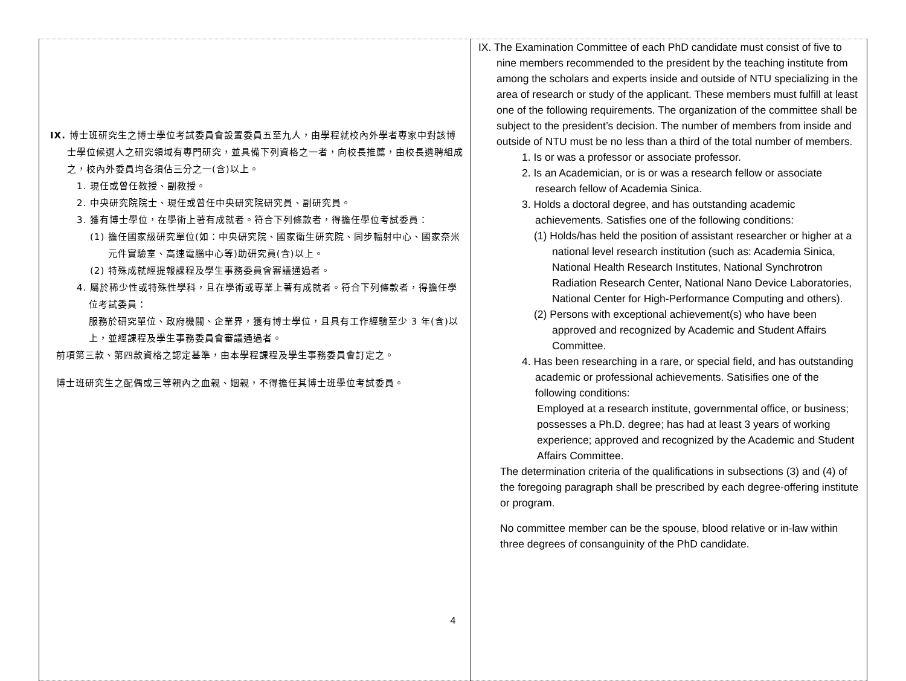| IX. 博士班研究生之博士學位考試委員會設置委員五至九人，由學程就校內外學者專家中對該博士學位候選人之研究領域有專門研究，並具備下列資格之一者，向校長推薦，由校長遴聘組成之，校內外委員均各須佔三分之一(含)以上。 1. 現任或曾任教授、副教授。 2. 中央研究院院士、現任或曾任中央研究院研究員、副研究員。 3. 獲有博士學位，在學術上著有成就者。符合下列條款者，得擔任學位考試委員： (1) 擔任國家級研究單位(如：中央研究院、國家衛生研究院、同步輻射中心、國家奈米元件實驗室、高速電腦中心等)助研究員(含)以上。 (2) 特殊成就經提報課程及學生事務委員會審議通過者。 4. 屬於稀少性或特殊性學科，且在學術或專業上著有成就者。符合下列條款者，得擔任學位考試委員： 服務於研究單位、政府機關、企業界，獲有博士學位，且具有工作經驗至少 3 年(含)以上，並經課程及學生事務委員會審議通過者。 前項第三款、第四款資格之認定基準，由本學程課程及學生事務委員會訂定之。 博士班研究生之配偶或三等親內之血親、姻親，不得擔任其博士班學位考試委員。 | IX. The Examination Committee of each PhD candidate must consist of five to nine members recommended to the president by the teaching institute from among the scholars and experts inside and outside of NTU specializing in the area of research or study of the applicant. These members must fulfill at least one of the following requirements. The organization of the committee shall be subject to the president’s decision. The number of members from inside and outside of NTU must be no less than a third of the total number of members. 1. Is or was a professor or associate professor. 2. Is an Academician, or is or was a research fellow or associate research fellow of Academia Sinica. 3. Holds a doctoral degree, and has outstanding academic achievements. Satisfies one of the following conditions: (1) Holds/has held the position of assistant researcher or higher at a national level research institution (such as: Academia Sinica, National Health Research Institutes, National Synchrotron Radiation Research Center, National Nano Device Laboratories, National Center for High-Performance Computing and others). (2) Persons with exceptional achievement(s) who have been approved and recognized by Academic and Student Affairs Committee. 4. Has been researching in a rare, or special field, and has outstanding academic or professional achievements. Satisifies one of the following conditions: Employed at a research institute, governmental office, or business; possesses a Ph.D. degree; has had at least 3 years of working experience; approved and recognized by the Academic and Student Affairs Committee. The determination criteria of the qualifications in subsections (3) and (4) of the foregoing paragraph shall be prescribed by each degree-offering institute or program. No committee member can be the spouse, blood relative or in-law within three degrees of consanguinity of the PhD candidate. |
4